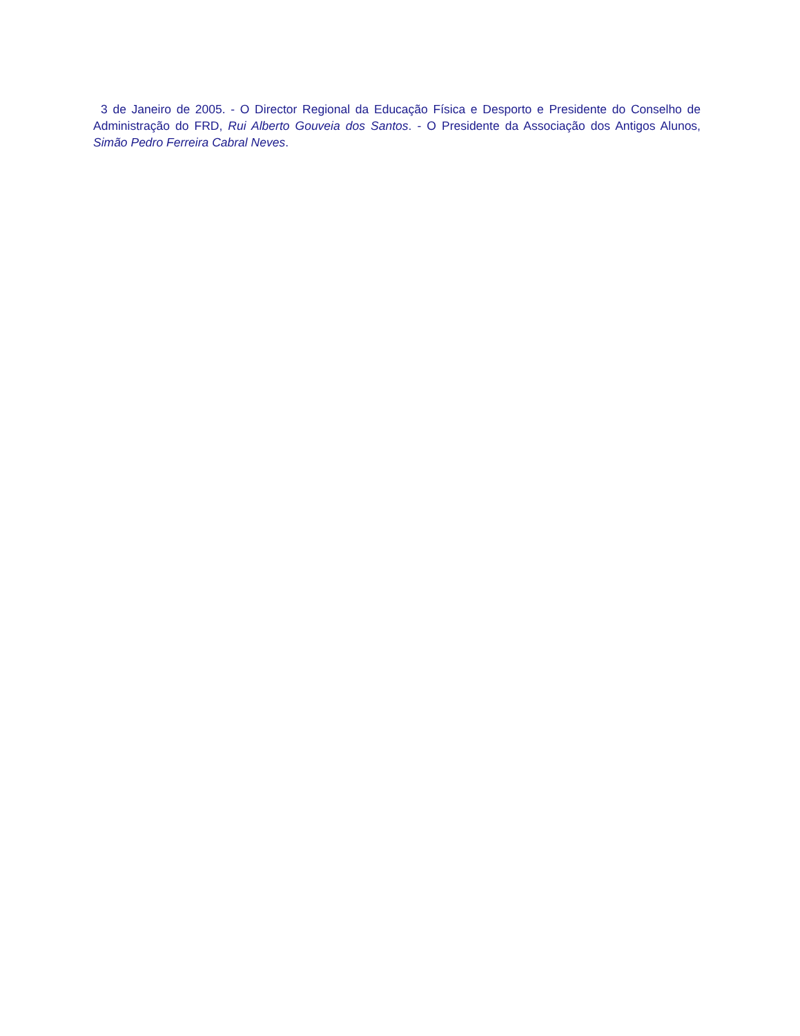3 de Janeiro de 2005. - O Director Regional da Educação Física e Desporto e Presidente do Conselho de Administração do FRD, Rui Alberto Gouveia dos Santos. - O Presidente da Associação dos Antigos Alunos, Simão Pedro Ferreira Cabral Neves.